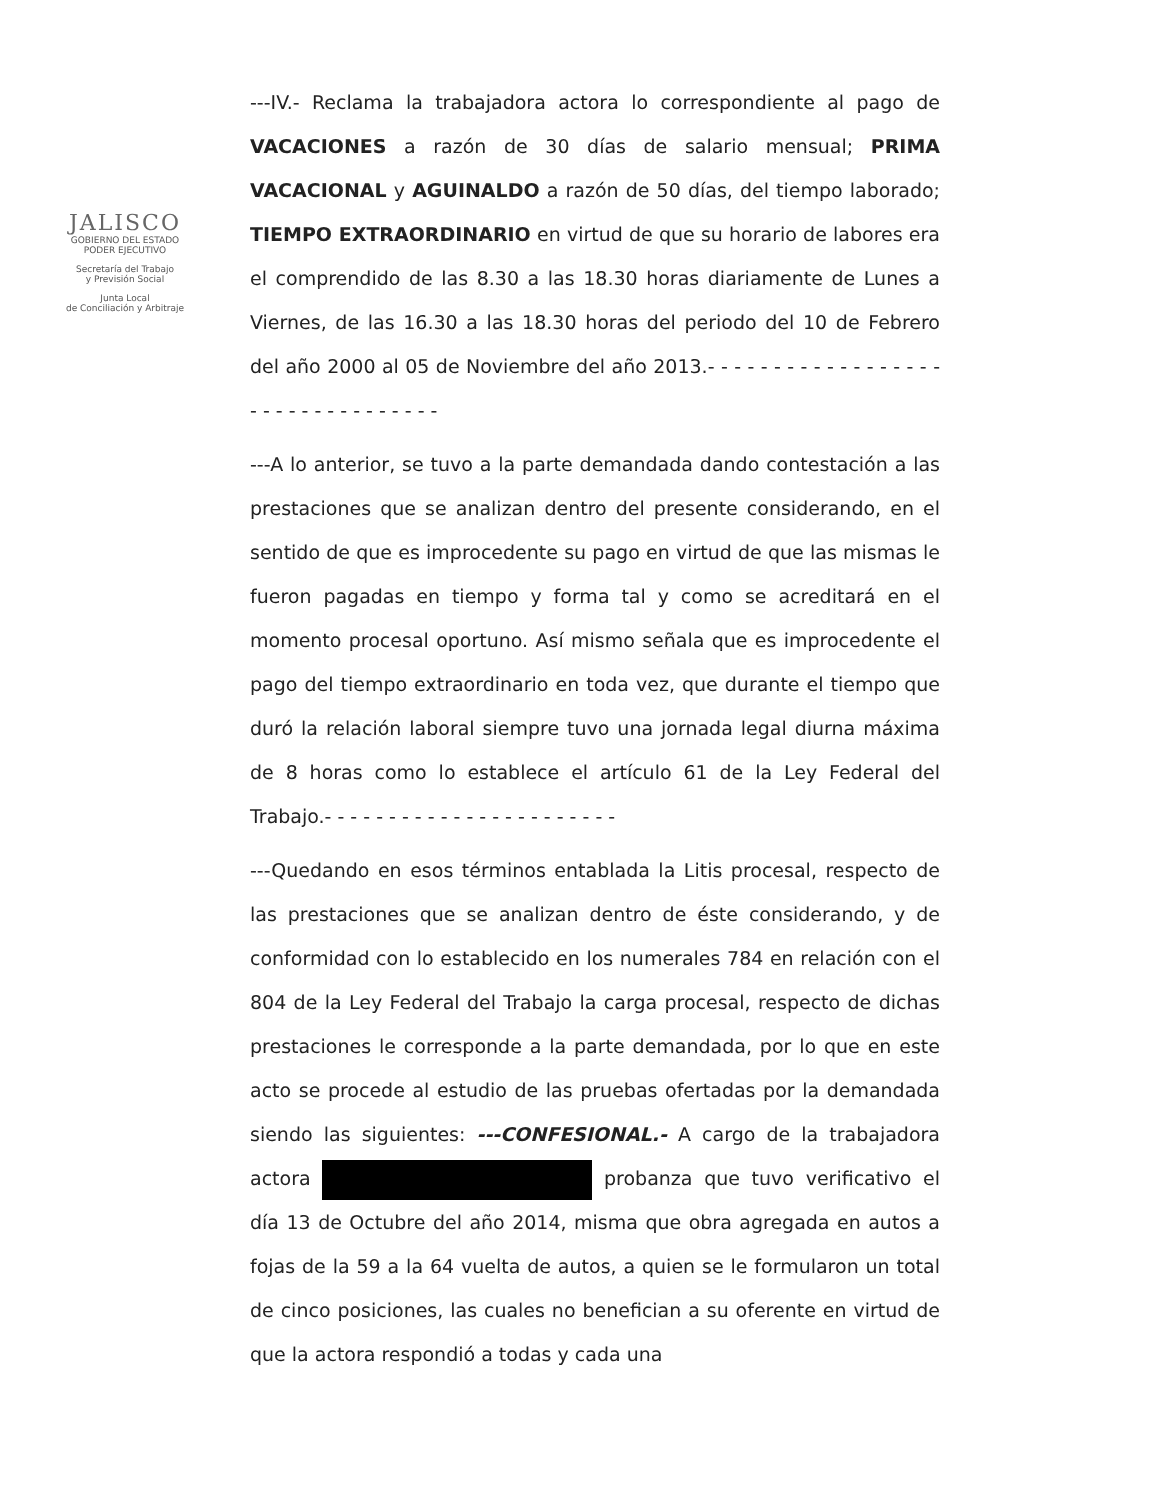JALISCO
GOBIERNO DEL ESTADO
PODER EJECUTIVO
Secretaría del Trabajo
y Previsión Social
Junta Local
de Conciliación y Arbitraje
---IV.- Reclama la trabajadora actora lo correspondiente al pago de VACACIONES a razón de 30 días de salario mensual; PRIMA VACACIONAL y AGUINALDO a razón de 50 días, del tiempo laborado; TIEMPO EXTRAORDINARIO en virtud de que su horario de labores era el comprendido de las 8.30 a las 18.30 horas diariamente de Lunes a Viernes, de las 16.30 a las 18.30 horas del periodo del 10 de Febrero del año 2000 al 05 de Noviembre del año 2013.- - - - - - - - - - - - - - - - - - - - - - - - - - - - - - - - -
---A lo anterior, se tuvo a la parte demandada dando contestación a las prestaciones que se analizan dentro del presente considerando, en el sentido de que es improcedente su pago en virtud de que las mismas le fueron pagadas en tiempo y forma tal y como se acreditará en el momento procesal oportuno. Así mismo señala que es improcedente el pago del tiempo extraordinario en toda vez, que durante el tiempo que duró la relación laboral siempre tuvo una jornada legal diurna máxima de 8 horas como lo establece el artículo 61 de la Ley Federal del Trabajo.- - - - - - - - - - - - - - - - - - - - - - -
---Quedando en esos términos entablada la Litis procesal, respecto de las prestaciones que se analizan dentro de éste considerando, y de conformidad con lo establecido en los numerales 784 en relación con el 804 de la Ley Federal del Trabajo la carga procesal, respecto de dichas prestaciones le corresponde a la parte demandada, por lo que en este acto se procede al estudio de las pruebas ofertadas por la demandada siendo las siguientes: ---CONFESIONAL.- A cargo de la trabajadora actora probanza que tuvo verificativo el día 13 de Octubre del año 2014, misma que obra agregada en autos a fojas de la 59 a la 64 vuelta de autos, a quien se le formularon un total de cinco posiciones, las cuales no benefician a su oferente en virtud de que la actora respondió a todas y cada una